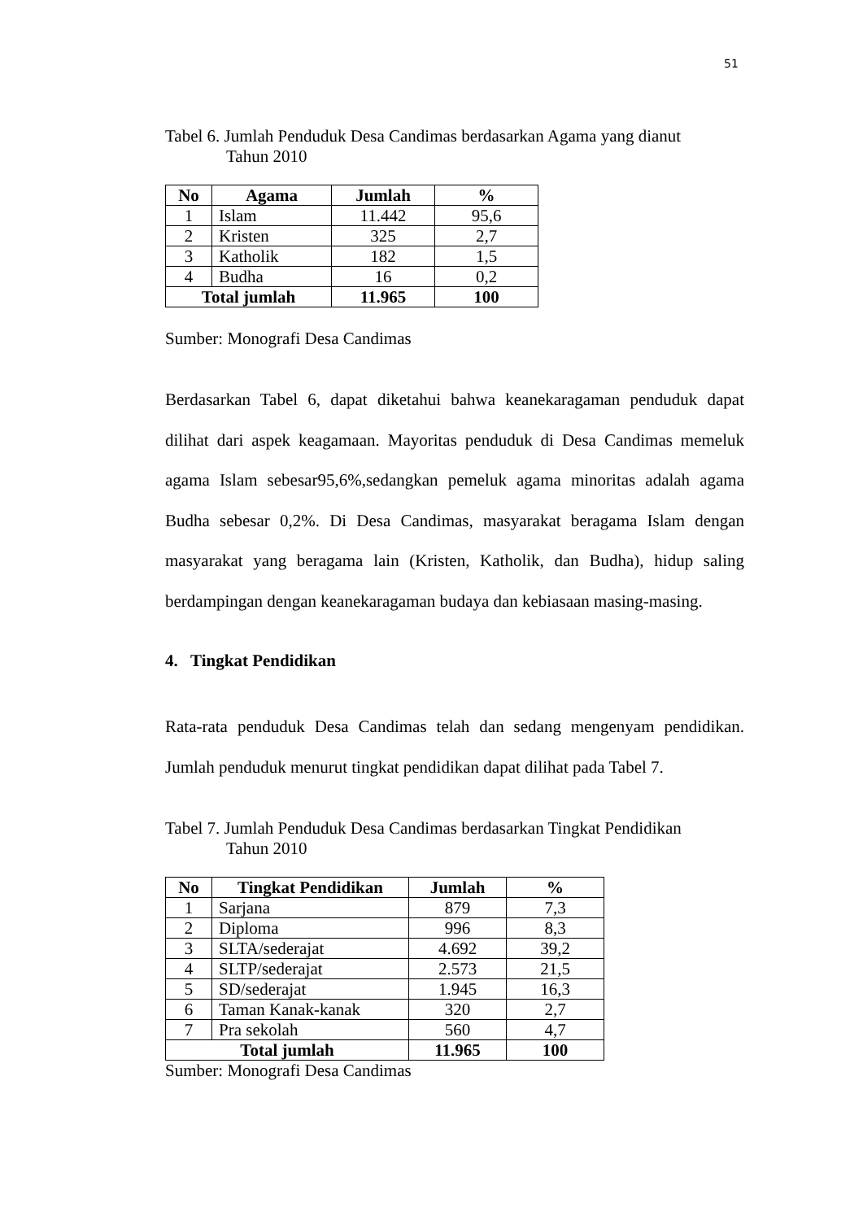51
Tabel 6. Jumlah Penduduk Desa Candimas berdasarkan Agama yang dianut
Tahun 2010
| No | Agama | Jumlah | % |
| --- | --- | --- | --- |
| 1 | Islam | 11.442 | 95,6 |
| 2 | Kristen | 325 | 2,7 |
| 3 | Katholik | 182 | 1,5 |
| 4 | Budha | 16 | 0,2 |
| Total jumlah | | 11.965 | 100 |
Sumber: Monografi Desa Candimas
Berdasarkan Tabel 6, dapat diketahui bahwa keanekaragaman penduduk dapat dilihat dari aspek keagamaan. Mayoritas penduduk di Desa Candimas memeluk agama Islam sebesar95,6%,sedangkan pemeluk agama minoritas adalah agama Budha sebesar 0,2%. Di Desa Candimas, masyarakat beragama Islam dengan masyarakat yang beragama lain (Kristen, Katholik, dan Budha), hidup saling berdampingan dengan keanekaragaman budaya dan kebiasaan masing-masing.
4. Tingkat Pendidikan
Rata-rata penduduk Desa Candimas telah dan sedang mengenyam pendidikan. Jumlah penduduk menurut tingkat pendidikan dapat dilihat pada Tabel 7.
Tabel 7. Jumlah Penduduk Desa Candimas berdasarkan Tingkat Pendidikan
Tahun 2010
| No | Tingkat Pendidikan | Jumlah | % |
| --- | --- | --- | --- |
| 1 | Sarjana | 879 | 7,3 |
| 2 | Diploma | 996 | 8,3 |
| 3 | SLTA/sederajat | 4.692 | 39,2 |
| 4 | SLTP/sederajat | 2.573 | 21,5 |
| 5 | SD/sederajat | 1.945 | 16,3 |
| 6 | Taman Kanak-kanak | 320 | 2,7 |
| 7 | Pra sekolah | 560 | 4,7 |
| Total jumlah | | 11.965 | 100 |
Sumber: Monografi Desa Candimas